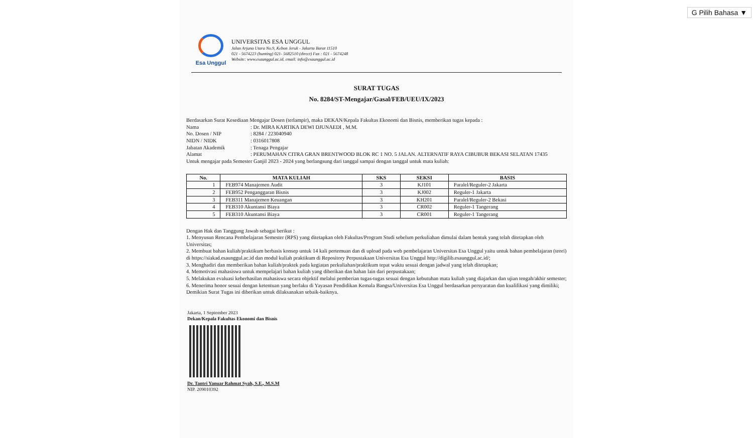G Pilih Bahasa ▼
Esa Unggul
UNIVERSITAS ESA UNGGUL
Jalan Arjuna Utara No.9, Kebon Jeruk - Jakarta Barat 11510
021 - 5674223 (hunting) 021- 5682510 (direct) Fax : 021 - 5674248
Website: www.esaunggul.ac.id, email: info@esaunggul.ac.id
SURAT TUGAS
No. 8284/ST-Mengajar/Gasal/FEB/UEU/IX/2023
Berdasarkan Surat Kesediaan Mengajar Dosen (terlampir), maka DEKAN/Kepala Fakultas Ekonomi dan Bisnis, memberikan tugas kepada :
| Nama | : Dr. MIRA KARTIKA DEWI DJUNAEDI , M.M. |
| No. Dosen / NIP | : 8284 / 223040940 |
| NIDN / NIDK | : 0316017808 |
| Jabatan Akademik | : Tenaga Pengajar |
| Alamat | : PERUMAHAN CITRA GRAN BRENTWOOD BLOK RC 1 NO. 5 JALAN. ALTERNATIF RAYA CIBUBUR BEKASI SELATAN 17435 |
Untuk mengajar pada Semester Ganjil 2023 - 2024 yang berlangsung dari tanggal sampai dengan tanggal untuk mata kuliah:
| No. | MATA KULIAH | SKS | SEKSI | BASIS |
| --- | --- | --- | --- | --- |
| 1 | FEB974 Manajemen Audit | 3 | KJ101 | Paralel/Reguler-2 Jakarta |
| 2 | FEB952 Penganggaran Bisnis | 3 | KJ002 | Reguler-1 Jakarta |
| 3 | FEB311 Manajemen Keuangan | 3 | KH201 | Paralel/Reguler-2 Bekasi |
| 4 | FEB310 Akuntansi Biaya | 3 | CR002 | Reguler-1 Tangerang |
| 5 | FEB310 Akuntansi Biaya | 3 | CR001 | Reguler-1 Tangerang |
Dengan Hak dan Tanggung Jawab sebagai berikut :
1. Menyusun Rencana Pembelajaran Semester (RPS) yang ditetapkan oleh Fakultas/Program Studi sebelum perkuliahan dimulai dalam bentuk yang telah ditetapkan oleh Universitas;
2. Membuat bahan kuliah/praktikum berbasis konsep untuk 14 kali pertemuan dan di upload pada web pembelajaran Universitas Esa Unggul yaitu untuk bahan pembelajaran (teori) di https://siakad.esaunggul.ac.id dan modul kuliah praktikum di Repository Perpustakaan Universitas Esa Unggul http://digilib.esaunggul.ac.id/;
3. Menghadiri dan memberikan bahan kuliah/praktek pada kegiatan perkuliahan/praktikum tepat waktu sesuai dengan jadwal yang telah ditetapkan;
4. Memotivasi mahasiswa untuk mempelajari bahan kuliah yang diberikan dan bahan lain dari perpustakaan;
5. Melakukan evaluasi keberhasilan mahasiswa secara objektif melalui pemberian tugas-tugas sesuai dengan kebutuhan mata kuliah yang diajarkan dan ujian tengah/akhir semester;
6. Menerima honor sesuai dengan ketentuan yang berlaku di Yayasan Pendidikan Kemala Bangsa/Universitas Esa Unggul berdasarkan persyaratan dan kualifikasi yang dimiliki;
Demikian Surat Tugas ini diberikan untuk dilaksanakan sebaik-baiknya.
Jakarta, 1 September 2023
Dekan/Kepala Fakultas Ekonomi dan Bisnis
Dr. Tantri Yanuar Rahmat Syah, S.E., M.S.M
NIP. 209010392